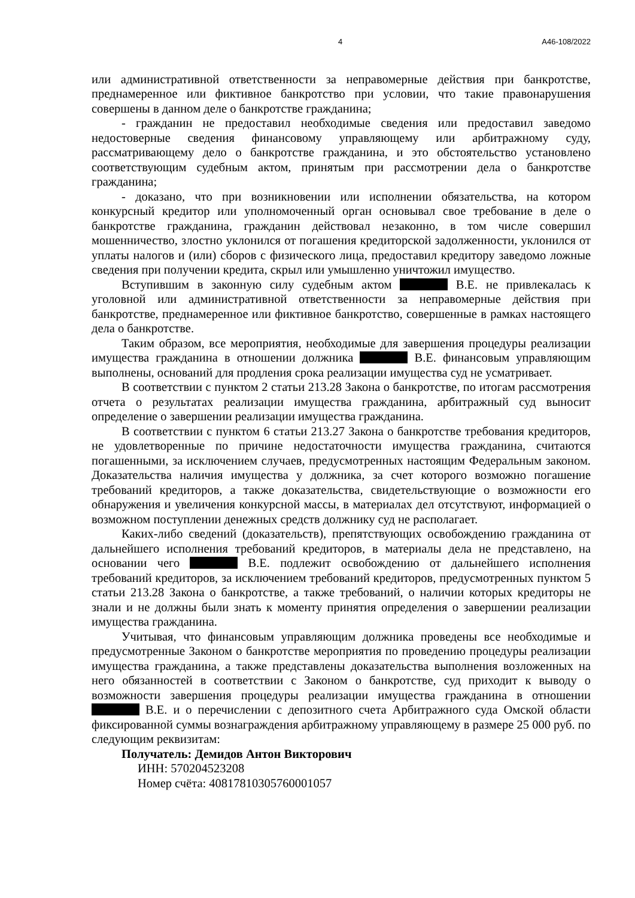4 А46-108/2022
или административной ответственности за неправомерные действия при банкротстве, преднамеренное или фиктивное банкротство при условии, что такие правонарушения совершены в данном деле о банкротстве гражданина;
- гражданин не предоставил необходимые сведения или предоставил заведомо недостоверные сведения финансовому управляющему или арбитражному суду, рассматривающему дело о банкротстве гражданина, и это обстоятельство установлено соответствующим судебным актом, принятым при рассмотрении дела о банкротстве гражданина;
- доказано, что при возникновении или исполнении обязательства, на котором конкурсный кредитор или уполномоченный орган основывал свое требование в деле о банкротстве гражданина, гражданин действовал незаконно, в том числе совершил мошенничество, злостно уклонился от погашения кредиторской задолженности, уклонился от уплаты налогов и (или) сборов с физического лица, предоставил кредитору заведомо ложные сведения при получении кредита, скрыл или умышленно уничтожил имущество.
Вступившим в законную силу судебным актом В.Е. не привлекалась к уголовной или административной ответственности за неправомерные действия при банкротстве, преднамеренное или фиктивное банкротство, совершенные в рамках настоящего дела о банкротстве.
Таким образом, все мероприятия, необходимые для завершения процедуры реализации имущества гражданина в отношении должника В.Е. финансовым управляющим выполнены, оснований для продления срока реализации имущества суд не усматривает.
В соответствии с пунктом 2 статьи 213.28 Закона о банкротстве, по итогам рассмотрения отчета о результатах реализации имущества гражданина, арбитражный суд выносит определение о завершении реализации имущества гражданина.
В соответствии с пунктом 6 статьи 213.27 Закона о банкротстве требования кредиторов, не удовлетворенные по причине недостаточности имущества гражданина, считаются погашенными, за исключением случаев, предусмотренных настоящим Федеральным законом. Доказательства наличия имущества у должника, за счет которого возможно погашение требований кредиторов, а также доказательства, свидетельствующие о возможности его обнаружения и увеличения конкурсной массы, в материалах дел отсутствуют, информацией о возможном поступлении денежных средств должнику суд не располагает.
Каких-либо сведений (доказательств), препятствующих освобождению гражданина от дальнейшего исполнения требований кредиторов, в материалы дела не представлено, на основании чего В.Е. подлежит освобождению от дальнейшего исполнения требований кредиторов, за исключением требований кредиторов, предусмотренных пунктом 5 статьи 213.28 Закона о банкротстве, а также требований, о наличии которых кредиторы не знали и не должны были знать к моменту принятия определения о завершении реализации имущества гражданина.
Учитывая, что финансовым управляющим должника проведены все необходимые и предусмотренные Законом о банкротстве мероприятия по проведению процедуры реализации имущества гражданина, а также представлены доказательства выполнения возложенных на него обязанностей в соответствии с Законом о банкротстве, суд приходит к выводу о возможности завершения процедуры реализации имущества гражданина в отношении В.Е. и о перечислении с депозитного счета Арбитражного суда Омской области фиксированной суммы вознаграждения арбитражному управляющему в размере 25 000 руб. по следующим реквизитам:
Получатель: Демидов Антон Викторович
ИНН: 570204523208
Номер счёта: 40817810305760001057